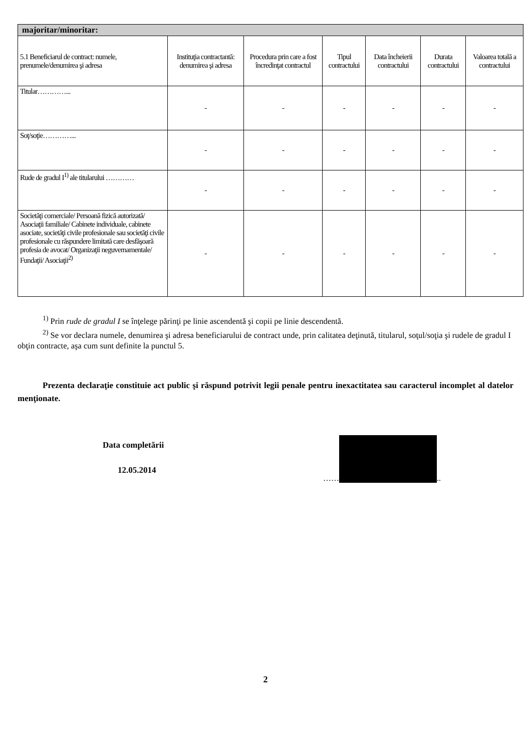| majoritar/minoritar: | | | | | | |
| --- | --- | --- | --- | --- | --- | --- |
| 5.1 Beneficiarul de contract: numele, prenumele/denumirea şi adresa | Instituţia contractantă: denumirea şi adresa | Procedura prin care a fost încredinţat contractul | Tipul contractului | Data încheierii contractului | Durata contractului | Valoarea totală a contractului |
| Titular…………... | - | - | - | - | - | - |
| Soţ/soţie…………... | - | - | - | - | - | - |
| Rude de gradul I<sup>1)</sup> ale titularului ………… | - | - | - | - | - | - |
| Societăţi comerciale/ Persoană fizică autorizată/ Asociaţii familiale/ Cabinete individuale, cabinete asociate, societăţi civile profesionale sau societăţi civile profesionale cu răspundere limitată care desfăşoară profesia de avocat/ Organizaţii neguvernamentale/ Fundaţii/ Asociaţii<sup>2)</sup> | - | - | - | - | - | - |
<sup>1)</sup> Prin rude de gradul I se înţelege părinţi pe linie ascendentă şi copii pe linie descendentă.
<sup>2)</sup> Se vor declara numele, denumirea şi adresa beneficiarului de contract unde, prin calitatea deţinută, titularul, soţul/soţia şi rudele de gradul I obţin contracte, aşa cum sunt definite la punctul 5.
Prezenta declaraţie constituie act public şi răspund potrivit legii penale pentru inexactitatea sau caracterul incomplet al datelor menţionate.
Data completării
12.05.2014
……
..
2